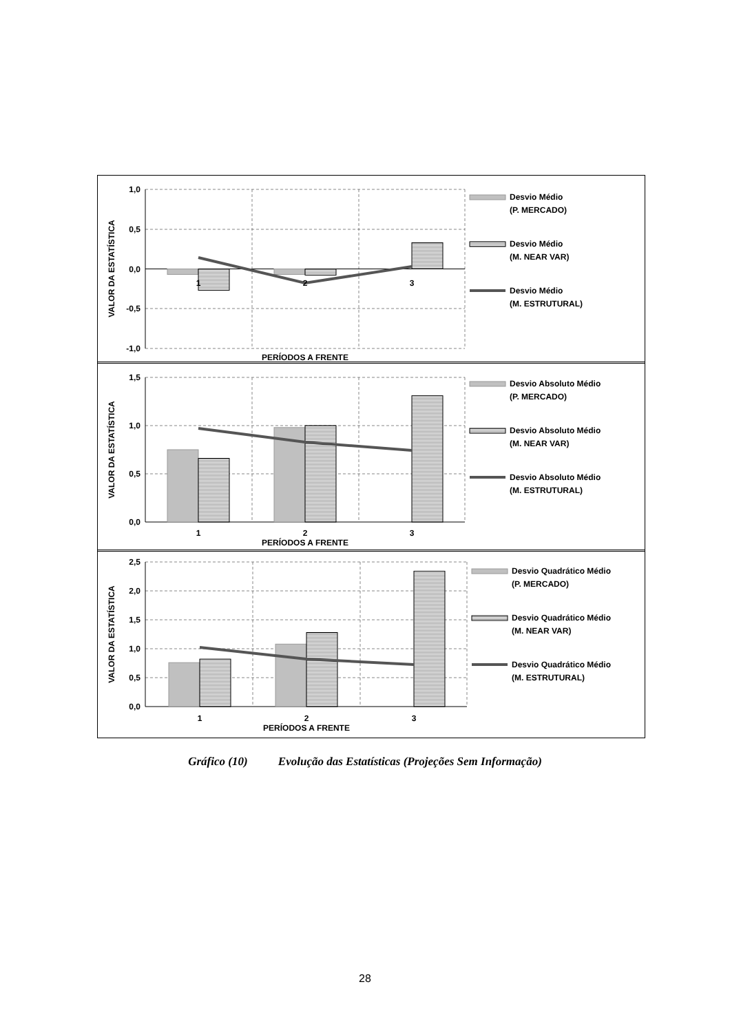1,0
0,5
0,0
-0,5
-1,0
1
2
3
PERÍODOS A FRENTE
VALOR DA ESTATÍSTICA
Desvio Médio
(P. MERCADO)
Desvio Médio
(M. NEAR VAR)
Desvio Médio
(M. ESTRUTURAL)
1,5
1,0
0,5
0,0
1
2
3
PERÍODOS A FRENTE
VALOR DA ESTATÍSTICA
Desvio Absoluto Médio
(P. MERCADO)
Desvio Absoluto Médio
(M. NEAR VAR)
Desvio Absoluto Médio
(M. ESTRUTURAL)
2,5
2,0
1,5
1,0
0,5
0,0
1
2
3
PERÍODOS A FRENTE
VALOR DA ESTATÍSTICA
Desvio Quadrático Médio
(P. MERCADO)
Desvio Quadrático Médio
(M. NEAR VAR)
Desvio Quadrático Médio
(M. ESTRUTURAL)
Gráfico (10) Evolução das Estatísticas (Projeções Sem Informação)
28